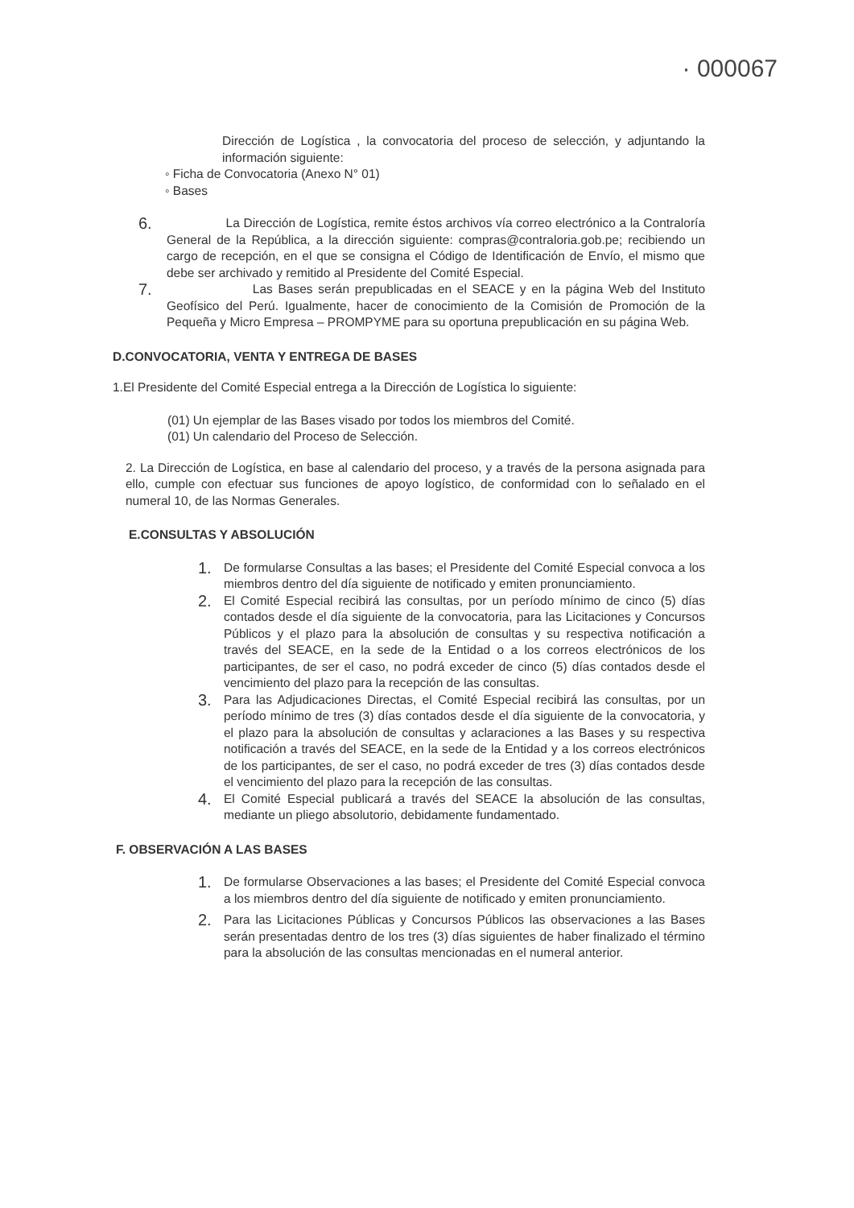· 000067
Dirección de Logística , la convocatoria del proceso de selección, y adjuntando la información siguiente:
◦ Ficha de Convocatoria (Anexo N° 01)
◦ Bases
6.
La Dirección de Logística, remite éstos archivos vía correo electrónico a la Contraloría General de la República, a la dirección siguiente: compras@contraloria.gob.pe; recibiendo un cargo de recepción, en el que se consigna el Código de Identificación de Envío, el mismo que debe ser archivado y remitido al Presidente del Comité Especial.
7.
Las Bases serán prepublicadas en el SEACE y en la página Web del Instituto Geofísico del Perú. Igualmente, hacer de conocimiento de la Comisión de Promoción de la Pequeña y Micro Empresa – PROMPYME para su oportuna prepublicación en su página Web.
D.CONVOCATORIA, VENTA Y ENTREGA DE BASES
1.El Presidente del Comité Especial entrega a la Dirección de Logística lo siguiente:
(01) Un ejemplar de las Bases visado por todos los miembros del Comité.
(01) Un calendario del Proceso de Selección.
2. La Dirección de Logística, en base al calendario del proceso, y a través de la persona asignada para ello, cumple con efectuar sus funciones de apoyo logístico, de conformidad con lo señalado en el numeral 10, de las Normas Generales.
E.CONSULTAS Y ABSOLUCIÓN
1.
De formularse Consultas a las bases; el Presidente del Comité Especial convoca a los miembros dentro del día siguiente de notificado y emiten pronunciamiento.
2.
El Comité Especial recibirá las consultas, por un período mínimo de cinco (5) días contados desde el día siguiente de la convocatoria, para las Licitaciones y Concursos Públicos y el plazo para la absolución de consultas y su respectiva notificación a través del SEACE, en la sede de la Entidad o a los correos electrónicos de los participantes, de ser el caso, no podrá exceder de cinco (5) días contados desde el vencimiento del plazo para la recepción de las consultas.
3.
Para las Adjudicaciones Directas, el Comité Especial recibirá las consultas, por un período mínimo de tres (3) días contados desde el día siguiente de la convocatoria, y el plazo para la absolución de consultas y aclaraciones a las Bases y su respectiva notificación a través del SEACE, en la sede de la Entidad y a los correos electrónicos de los participantes, de ser el caso, no podrá exceder de tres (3) días contados desde el vencimiento del plazo para la recepción de las consultas.
4.
El Comité Especial publicará a través del SEACE la absolución de las consultas, mediante un pliego absolutorio, debidamente fundamentado.
F. OBSERVACIÓN A LAS BASES
1.
De formularse Observaciones a las bases; el Presidente del Comité Especial convoca a los miembros dentro del día siguiente de notificado y emiten pronunciamiento.
2.
Para las Licitaciones Públicas y Concursos Públicos las observaciones a las Bases serán presentadas dentro de los tres (3) días siguientes de haber finalizado el término para la absolución de las consultas mencionadas en el numeral anterior.